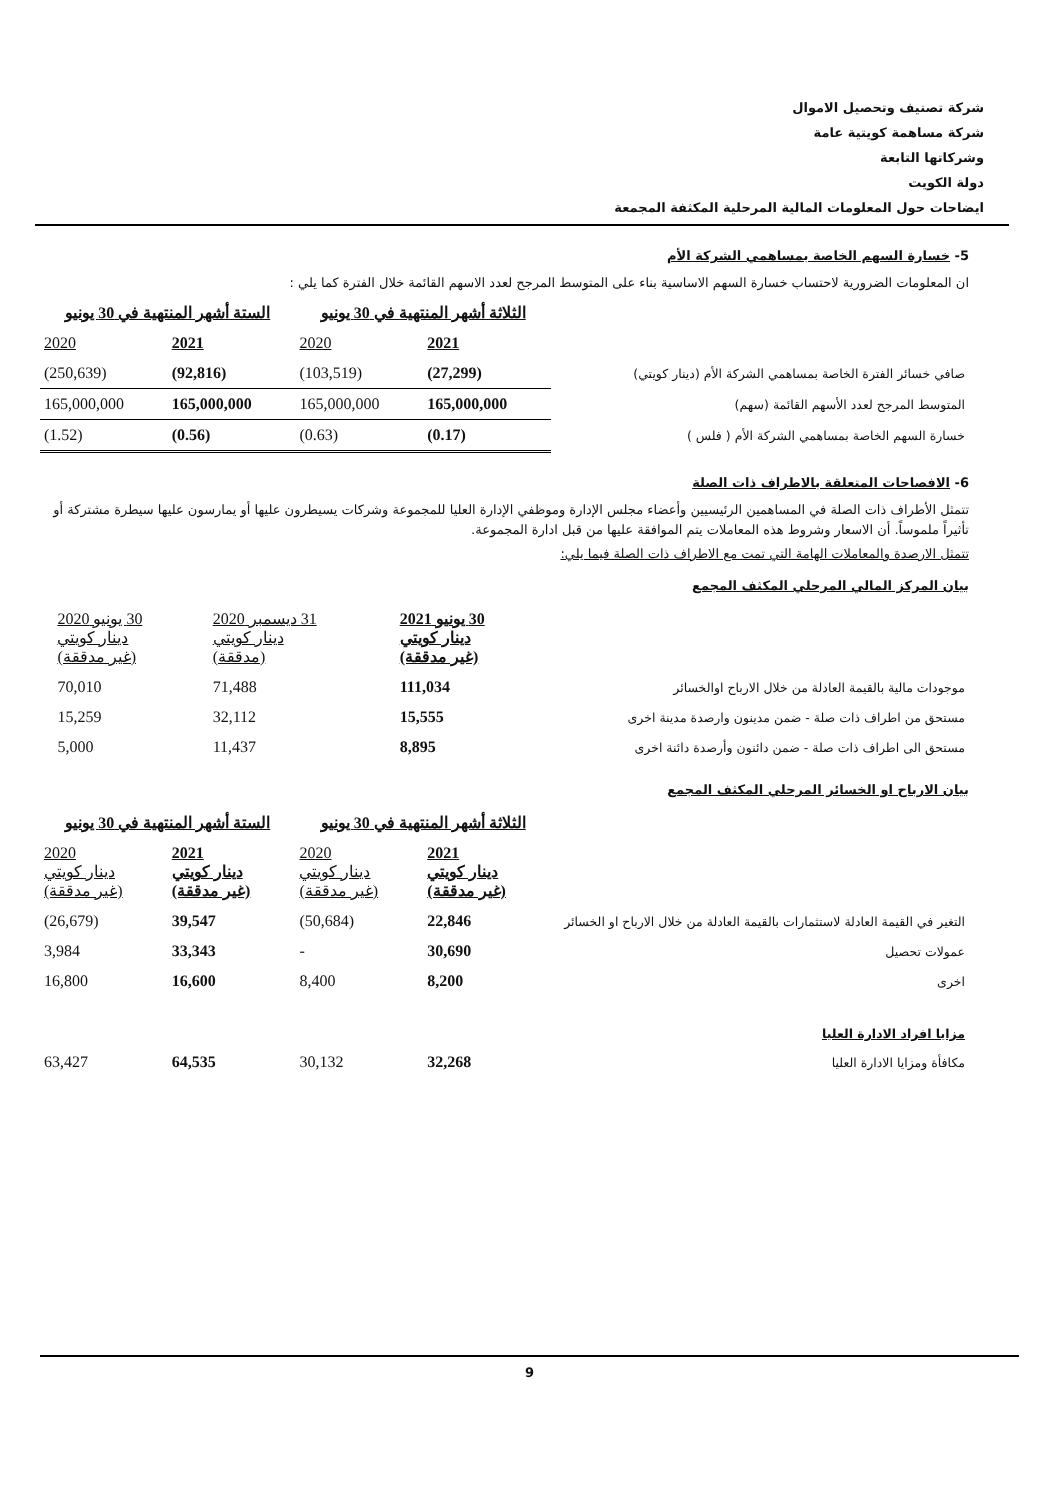شركة تصنيف وتحصيل الاموال
شركة مساهمة كويتية عامة
وشركاتها التابعة
دولة الكويت
ايضاحات حول المعلومات المالية المرحلية المكثفة المجمعة
5- خسارة السهم الخاصة بمساهمي الشركة الأم
ان المعلومات الضرورية لاحتساب خسارة السهم الاساسية بناء على المتوسط المرجح لعدد الاسهم القائمة خلال الفترة كما يلي :
| | الثلاثة أشهر المنتهية في 30 يونيو | | الستة أشهر المنتهية في 30 يونيو | |
| | 2021 | 2020 | 2021 | 2020 |
| صافي خسائر الفترة الخاصة بمساهمي الشركة الأم (دينار كويتي) | (27,299) | (103,519) | (92,816) | (250,639) |
| المتوسط المرجح لعدد الأسهم القائمة (سهم) | 165,000,000 | 165,000,000 | 165,000,000 | 165,000,000 |
| خسارة السهم الخاصة بمساهمي الشركة الأم ( فلس ) | (0.17) | (0.63) | (0.56) | (1.52) |
6- الافصاحات المتعلقة بالاطراف ذات الصلة
تتمثل الأطراف ذات الصلة في المساهمين الرئيسيين وأعضاء مجلس الإدارة وموظفي الإدارة العليا للمجموعة وشركات يسيطرون عليها أو يمارسون عليها سيطرة مشتركة أو تأثيراً ملموساً. أن الاسعار وشروط هذه المعاملات يتم الموافقة عليها من قبل ادارة المجموعة.
تتمثل الارصدة والمعاملات الهامة التي تمت مع الاطراف ذات الصلة فيما يلي:
بيان المركز المالي المرحلي المكثف المجمع
| | 30 يونيو 2021 دينار كويتي (غير مدققة) | 31 ديسمبر 2020 دينار كويتي (مدققة) | 30 يونيو 2020 دينار كويتي (غير مدققة) | |
| موجودات مالية بالقيمة العادلة من خلال الارباح اوالخسائر | 111,034 | 71,488 | 70,010 | |
| مستحق من اطراف ذات صلة - ضمن مدينون وارصدة مدينة اخرى | 15,555 | 32,112 | 15,259 | |
| مستحق الى اطراف ذات صلة - ضمن دائنون وأرصدة دائنة اخرى | 8,895 | 11,437 | 5,000 | |
بيان الارباح او الخسائر المرحلي المكثف المجمع
| | الثلاثة أشهر المنتهية في 30 يونيو | | الستة أشهر المنتهية في 30 يونيو | |
| | 2021 دينار كويتي (غير مدققة) | 2020 دينار كويتي (غير مدققة) | 2021 دينار كويتي (غير مدققة) | 2020 دينار كويتي (غير مدققة) |
| التغير في القيمة العادلة لاستثمارات بالقيمة العادلة من خلال الارباح او الخسائر | 22,846 | (50,684) | 39,547 | (26,679) |
| عمولات تحصيل | 30,690 | - | 33,343 | 3,984 |
| اخرى | 8,200 | 8,400 | 16,600 | 16,800 |
| مزايا افراد الادارة العليا | | | | |
| مكافأة ومزايا الادارة العليا | 32,268 | 30,132 | 64,535 | 63,427 |
9